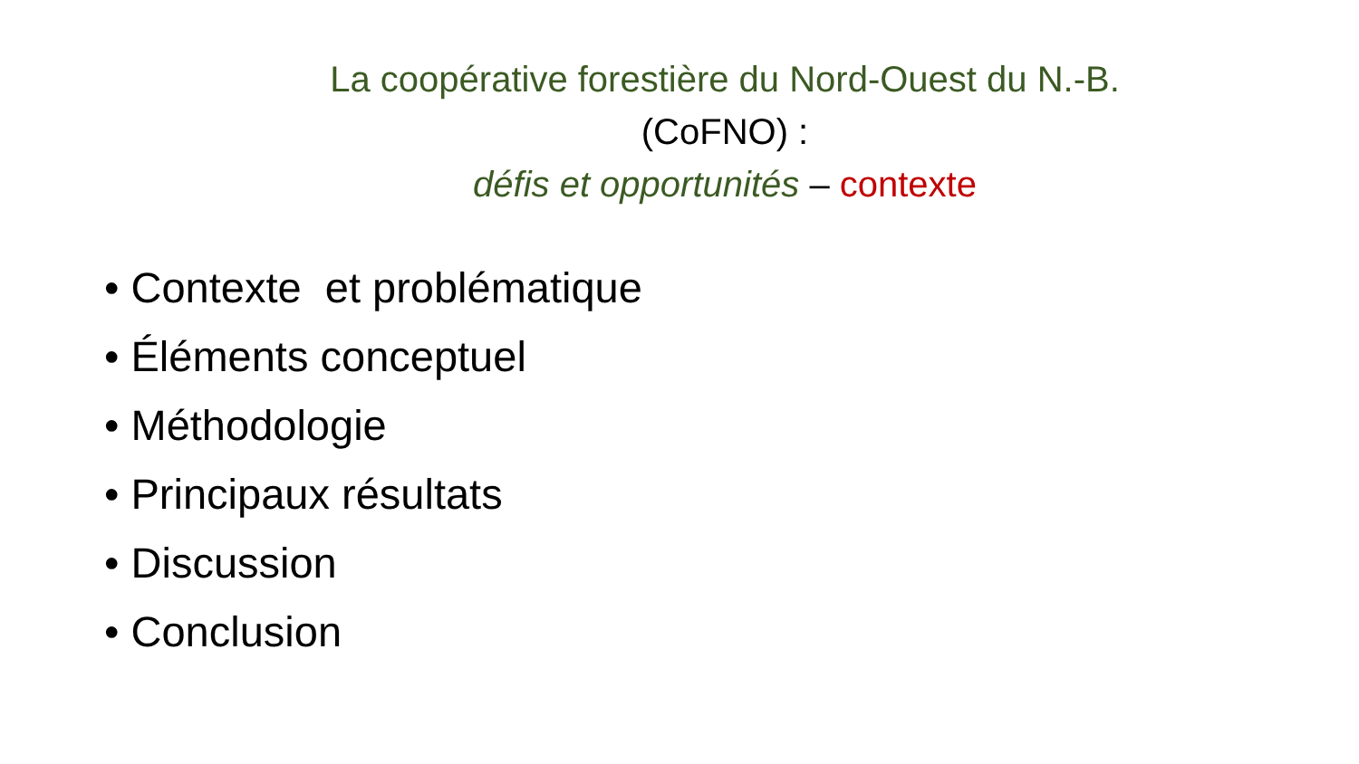La coopérative forestière du Nord-Ouest du N.-B. (CoFNO) :
défis et opportunités – contexte
• Contexte et problématique
• Éléments conceptuel
• Méthodologie
• Principaux résultats
• Discussion
• Conclusion